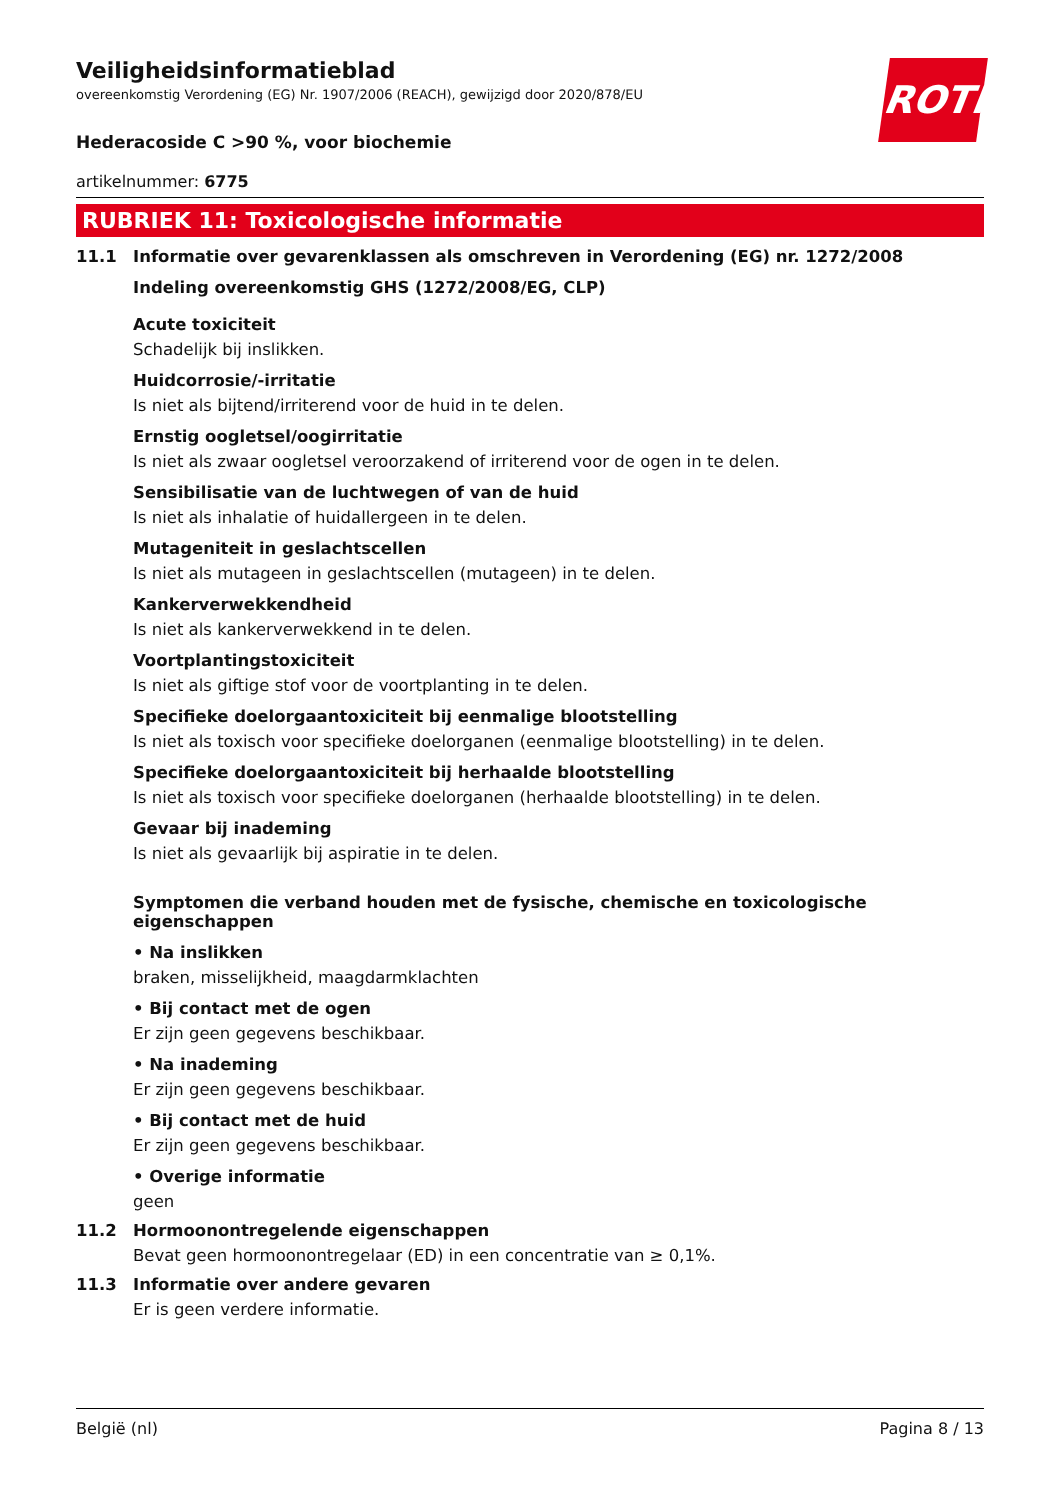ROTH
Veiligheidsinformatieblad
overeenkomstig Verordening (EG) Nr. 1907/2006 (REACH), gewijzigd door 2020/878/EU
Hederacoside C >90 %, voor biochemie
artikelnummer: 6775
RUBRIEK 11: Toxicologische informatie
11.1 Informatie over gevarenklassen als omschreven in Verordening (EG) nr. 1272/2008
Indeling overeenkomstig GHS (1272/2008/EG, CLP)
Acute toxiciteit
Schadelijk bij inslikken.
Huidcorrosie/-irritatie
Is niet als bijtend/irriterend voor de huid in te delen.
Ernstig oogletsel/oogirritatie
Is niet als zwaar oogletsel veroorzakend of irriterend voor de ogen in te delen.
Sensibilisatie van de luchtwegen of van de huid
Is niet als inhalatie of huidallergeen in te delen.
Mutageniteit in geslachtscellen
Is niet als mutageen in geslachtscellen (mutageen) in te delen.
Kankerverwekkendheid
Is niet als kankerverwekkend in te delen.
Voortplantingstoxiciteit
Is niet als giftige stof voor de voortplanting in te delen.
Specifieke doelorgaantoxiciteit bij eenmalige blootstelling
Is niet als toxisch voor specifieke doelorganen (eenmalige blootstelling) in te delen.
Specifieke doelorgaantoxiciteit bij herhaalde blootstelling
Is niet als toxisch voor specifieke doelorganen (herhaalde blootstelling) in te delen.
Gevaar bij inademing
Is niet als gevaarlijk bij aspiratie in te delen.
Symptomen die verband houden met de fysische, chemische en toxicologische eigenschappen
• Na inslikken
braken, misselijkheid, maagdarmklachten
• Bij contact met de ogen
Er zijn geen gegevens beschikbaar.
• Na inademing
Er zijn geen gegevens beschikbaar.
• Bij contact met de huid
Er zijn geen gegevens beschikbaar.
• Overige informatie
geen
11.2 Hormoonontregelende eigenschappen
Bevat geen hormoonontregelaar (ED) in een concentratie van ≥ 0,1%.
11.3 Informatie over andere gevaren
Er is geen verdere informatie.
België (nl) Pagina 8 / 13